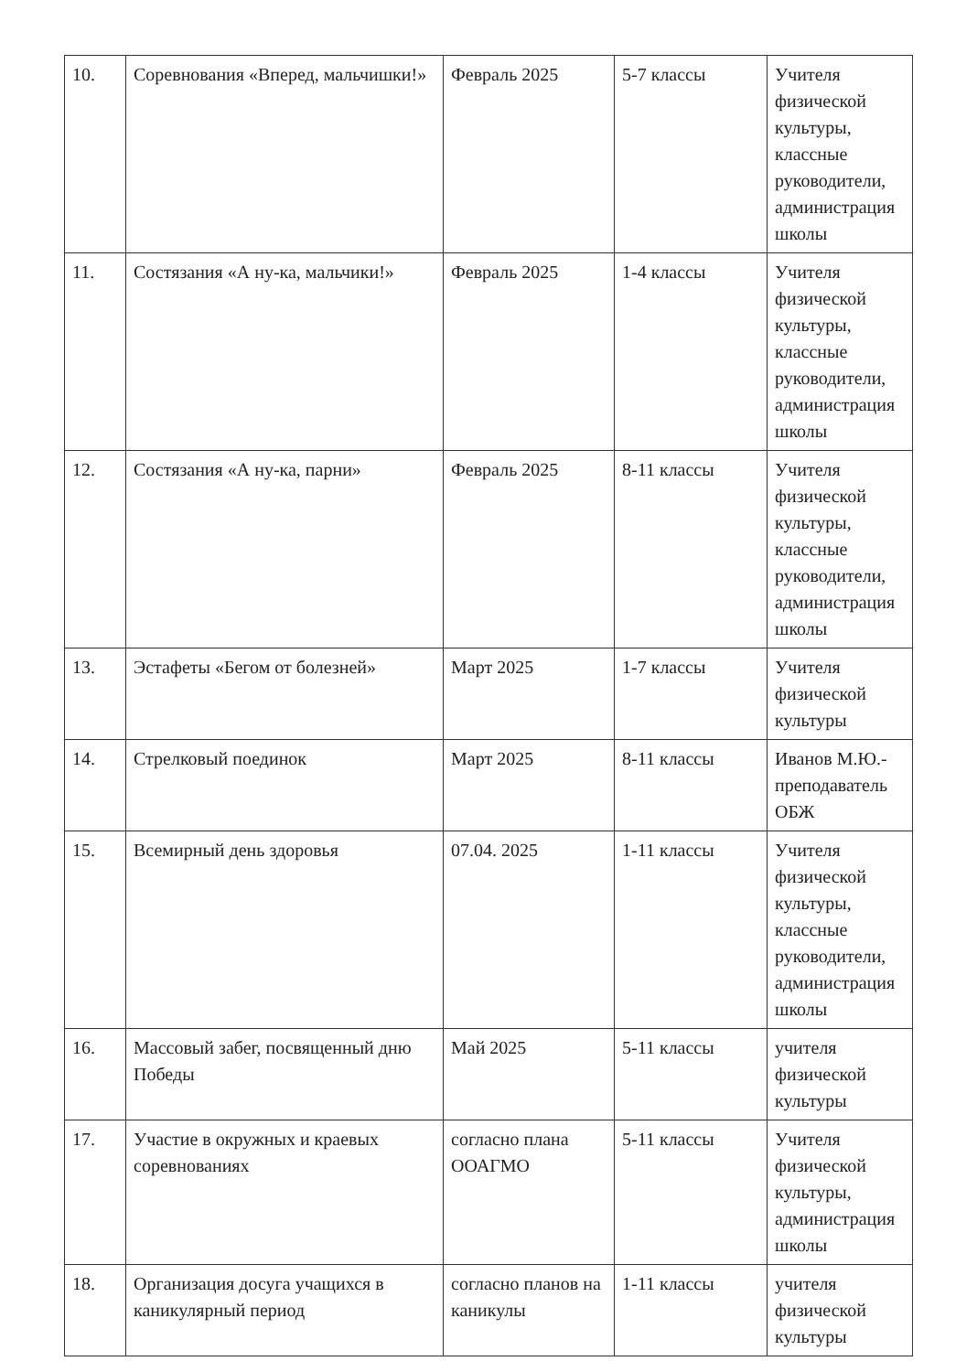| 10. | Соревнования «Вперед, мальчишки!» | Февраль 2025 | 5-7 классы | Учителя физической культуры, классные руководители, администрация школы |
| 11. | Состязания «А ну-ка, мальчики!» | Февраль 2025 | 1-4 классы | Учителя физической культуры, классные руководители, администрация школы |
| 12. | Состязания «А ну-ка, парни» | Февраль 2025 | 8-11 классы | Учителя физической культуры, классные руководители, администрация школы |
| 13. | Эстафеты «Бегом от болезней» | Март 2025 | 1-7 классы | Учителя физической культуры |
| 14. | Стрелковый поединок | Март 2025 | 8-11 классы | Иванов М.Ю.- преподаватель ОБЖ |
| 15. | Всемирный день здоровья | 07.04. 2025 | 1-11 классы | Учителя физической культуры, классные руководители, администрация школы |
| 16. | Массовый забег, посвященный дню Победы | Май 2025 | 5-11 классы | учителя физической культуры |
| 17. | Участие в окружных и краевых соревнованиях | согласно плана ООАГМО | 5-11 классы | Учителя физической культуры, администрация школы |
| 18. | Организация досуга учащихся в каникулярный период | согласно планов на каникулы | 1-11 классы | учителя физической культуры |